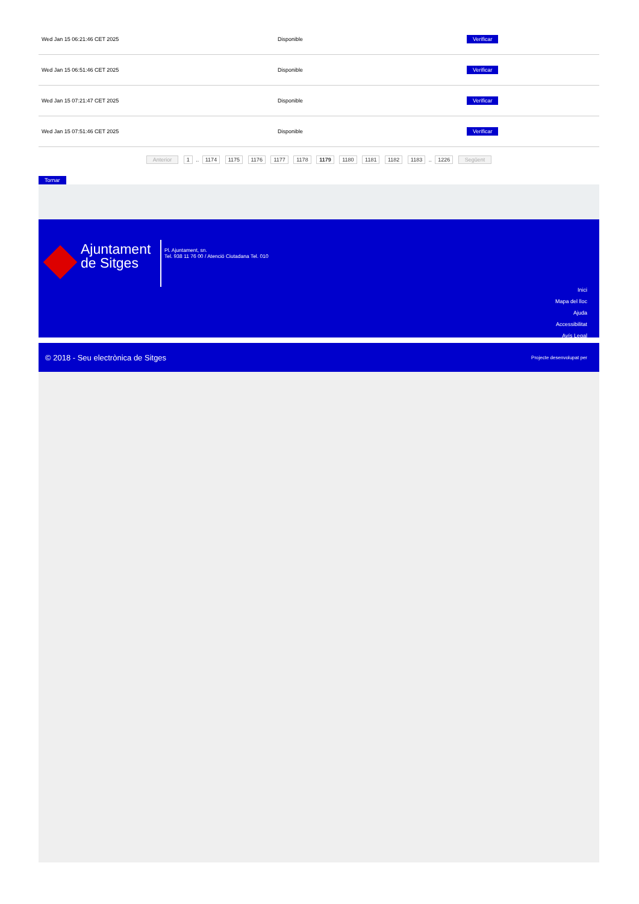| Wed Jan 15 06:21:46 CET 2025 | Disponible | Verificar |
| Wed Jan 15 06:51:46 CET 2025 | Disponible | Verificar |
| Wed Jan 15 07:21:47 CET 2025 | Disponible | Verificar |
| Wed Jan 15 07:51:46 CET 2025 | Disponible | Verificar |
Anterior 1 .. 1174 1175 1176 1177 1178 1179 1180 1181 1182 1183 .. 1226 Següent
Tornar
Ajuntament
de Sitges
Pl. Ajuntament, sn.
Tel. 938 11 76 00 / Atenció Ciutadana Tel. 010
Inici
Mapa del lloc
Ajuda
Accessibilitat
Avís Legal
© 2018 - Seu electrònica de Sitges Projecte desenvolupat per